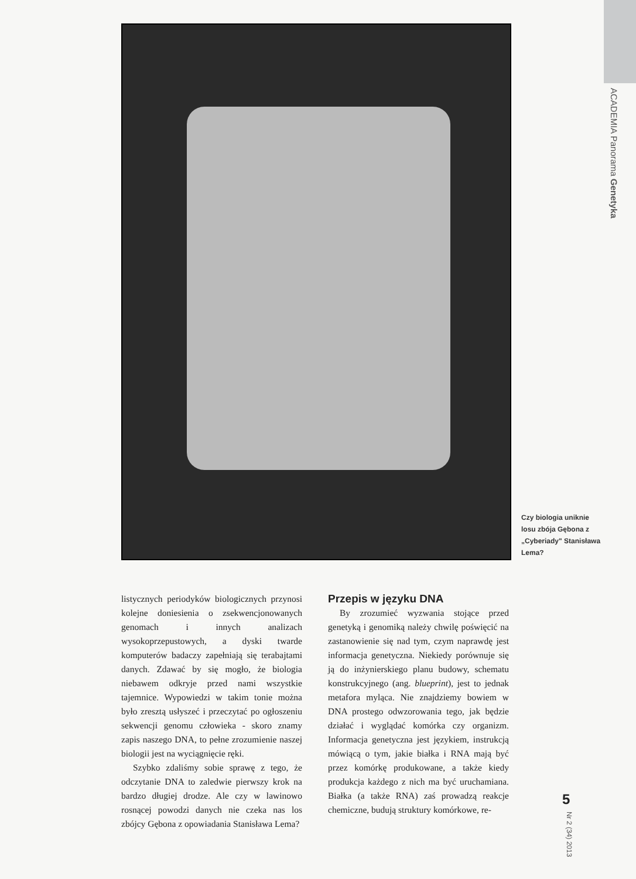ACADEMIA Panorama Genetyka
Czy biologia uniknie losu zbója Gębona z „Cyberiady" Stanisława Lema?
listycznych periodyków biologicznych przynosi kolejne doniesienia o zsekwencjonowanych genomach i innych analizach wysokoprzepustowych, a dyski twarde komputerów badaczy zapełniają się terabajtami danych. Zdawać by się mogło, że biologia niebawem odkryje przed nami wszystkie tajemnice. Wypowiedzi w takim tonie można było zresztą usłyszeć i przeczytać po ogłoszeniu sekwencji genomu człowieka - skoro znamy zapis naszego DNA, to pełne zrozumienie naszej biologii jest na wyciągnięcie ręki.
Szybko zdaliśmy sobie sprawę z tego, że odczytanie DNA to zaledwie pierwszy krok na bardzo długiej drodze. Ale czy w lawinowo rosnącej powodzi danych nie czeka nas los zbójcy Gębona z opowiadania Stanisława Lema?
Przepis w języku DNA
By zrozumieć wyzwania stojące przed genetyką i genomiką należy chwilę poświęcić na zastanowienie się nad tym, czym naprawdę jest informacja genetyczna. Niekiedy porównuje się ją do inżynierskiego planu budowy, schematu konstrukcyjnego (ang. blueprint), jest to jednak metafora myląca. Nie znajdziemy bowiem w DNA prostego odwzorowania tego, jak będzie działać i wyglądać komórka czy organizm. Informacja genetyczna jest językiem, instrukcją mówiącą o tym, jakie białka i RNA mają być przez komórkę produkowane, a także kiedy produkcja każdego z nich ma być uruchamiana. Białka (a także RNA) zaś prowadzą reakcje chemiczne, budują struktury komórkowe, re-
5
Nr 2 (34) 2013